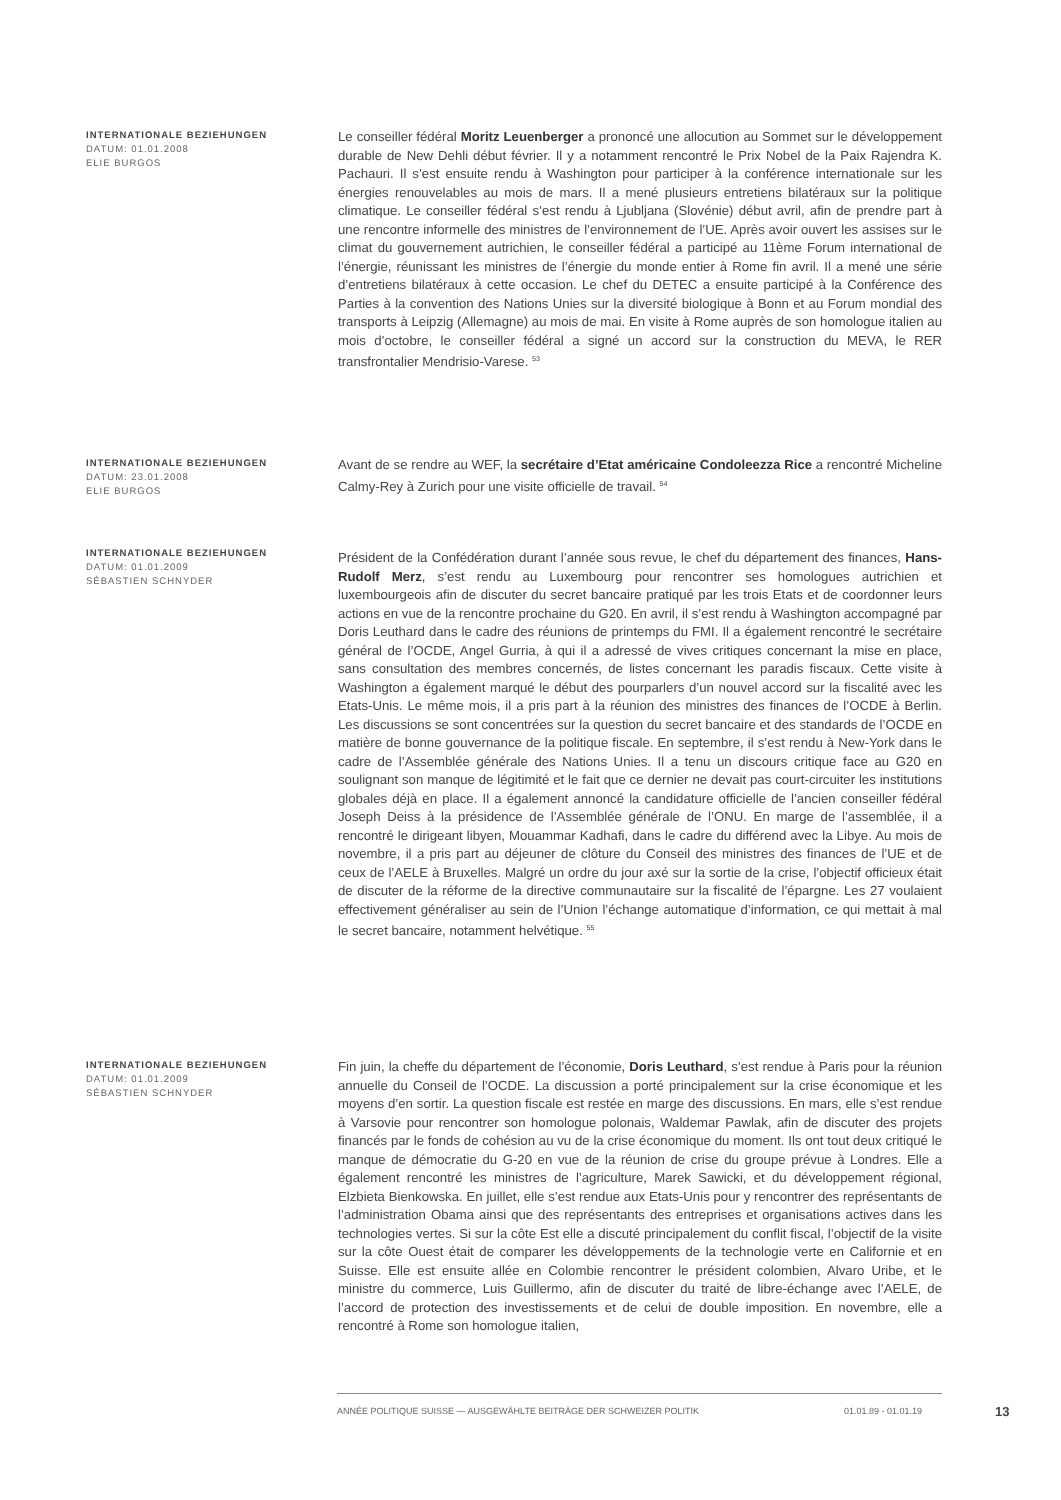INTERNATIONALE BEZIEHUNGEN
DATUM: 01.01.2008
ELIE BURGOS
Le conseiller fédéral Moritz Leuenberger a prononcé une allocution au Sommet sur le développement durable de New Dehli début février. Il y a notamment rencontré le Prix Nobel de la Paix Rajendra K. Pachauri. Il s’est ensuite rendu à Washington pour participer à la conférence internationale sur les énergies renouvelables au mois de mars. Il a mené plusieurs entretiens bilatéraux sur la politique climatique. Le conseiller fédéral s’est rendu à Ljubljana (Slovénie) début avril, afin de prendre part à une rencontre informelle des ministres de l’environnement de l’UE. Après avoir ouvert les assises sur le climat du gouvernement autrichien, le conseiller fédéral a participé au 11ème Forum international de l’énergie, réunissant les ministres de l’énergie du monde entier à Rome fin avril. Il a mené une série d’entretiens bilatéraux à cette occasion. Le chef du DETEC a ensuite participé à la Conférence des Parties à la convention des Nations Unies sur la diversité biologique à Bonn et au Forum mondial des transports à Leipzig (Allemagne) au mois de mai. En visite à Rome auprès de son homologue italien au mois d’octobre, le conseiller fédéral a signé un accord sur la construction du MEVA, le RER transfrontalier Mendrisio-Varese. <sup>53</sup>
INTERNATIONALE BEZIEHUNGEN
DATUM: 23.01.2008
ELIE BURGOS
Avant de se rendre au WEF, la secrétaire d’Etat américaine Condoleezza Rice a rencontré Micheline Calmy-Rey à Zurich pour une visite officielle de travail. <sup>54</sup>
INTERNATIONALE BEZIEHUNGEN
DATUM: 01.01.2009
SÉBASTIEN SCHNYDER
Président de la Confédération durant l’année sous revue, le chef du département des finances, Hans-Rudolf Merz, s’est rendu au Luxembourg pour rencontrer ses homologues autrichien et luxembourgeois afin de discuter du secret bancaire pratiqué par les trois Etats et de coordonner leurs actions en vue de la rencontre prochaine du G20. En avril, il s’est rendu à Washington accompagné par Doris Leuthard dans le cadre des réunions de printemps du FMI. Il a également rencontré le secrétaire général de l’OCDE, Angel Gurria, à qui il a adressé de vives critiques concernant la mise en place, sans consultation des membres concernés, de listes concernant les paradis fiscaux. Cette visite à Washington a également marqué le début des pourparlers d’un nouvel accord sur la fiscalité avec les Etats-Unis. Le même mois, il a pris part à la réunion des ministres des finances de l’OCDE à Berlin. Les discussions se sont concentrées sur la question du secret bancaire et des standards de l’OCDE en matière de bonne gouvernance de la politique fiscale. En septembre, il s’est rendu à New-York dans le cadre de l’Assemblée générale des Nations Unies. Il a tenu un discours critique face au G20 en soulignant son manque de légitimité et le fait que ce dernier ne devait pas court-circuiter les institutions globales déjà en place. Il a également annoncé la candidature officielle de l’ancien conseiller fédéral Joseph Deiss à la présidence de l’Assemblée générale de l’ONU. En marge de l’assemblée, il a rencontré le dirigeant libyen, Mouammar Kadhafi, dans le cadre du différend avec la Libye. Au mois de novembre, il a pris part au déjeuner de clôture du Conseil des ministres des finances de l’UE et de ceux de l’AELE à Bruxelles. Malgré un ordre du jour axé sur la sortie de la crise, l’objectif officieux était de discuter de la réforme de la directive communautaire sur la fiscalité de l’épargne. Les 27 voulaient effectivement généraliser au sein de l’Union l’échange automatique d’information, ce qui mettait à mal le secret bancaire, notamment helvétique. <sup>55</sup>
INTERNATIONALE BEZIEHUNGEN
DATUM: 01.01.2009
SÉBASTIEN SCHNYDER
Fin juin, la cheffe du département de l’économie, Doris Leuthard, s’est rendue à Paris pour la réunion annuelle du Conseil de l’OCDE. La discussion a porté principalement sur la crise économique et les moyens d’en sortir. La question fiscale est restée en marge des discussions. En mars, elle s’est rendue à Varsovie pour rencontrer son homologue polonais, Waldemar Pawlak, afin de discuter des projets financés par le fonds de cohésion au vu de la crise économique du moment. Ils ont tout deux critiqué le manque de démocratie du G-20 en vue de la réunion de crise du groupe prévue à Londres. Elle a également rencontré les ministres de l’agriculture, Marek Sawicki, et du développement régional, Elzbieta Bienkowska. En juillet, elle s’est rendue aux Etats-Unis pour y rencontrer des représentants de l’administration Obama ainsi que des représentants des entreprises et organisations actives dans les technologies vertes. Si sur la côte Est elle a discuté principalement du conflit fiscal, l’objectif de la visite sur la côte Ouest était de comparer les développements de la technologie verte en Californie et en Suisse. Elle est ensuite allée en Colombie rencontrer le président colombien, Alvaro Uribe, et le ministre du commerce, Luis Guillermo, afin de discuter du traité de libre-échange avec l’AELE, de l’accord de protection des investissements et de celui de double imposition. En novembre, elle a rencontré à Rome son homologue italien,
ANNÉE POLITIQUE SUISSE — AUSGEWÄHLTE BEITRÄGE DER SCHWEIZER POLITIK 01.01.89 - 01.01.19
13